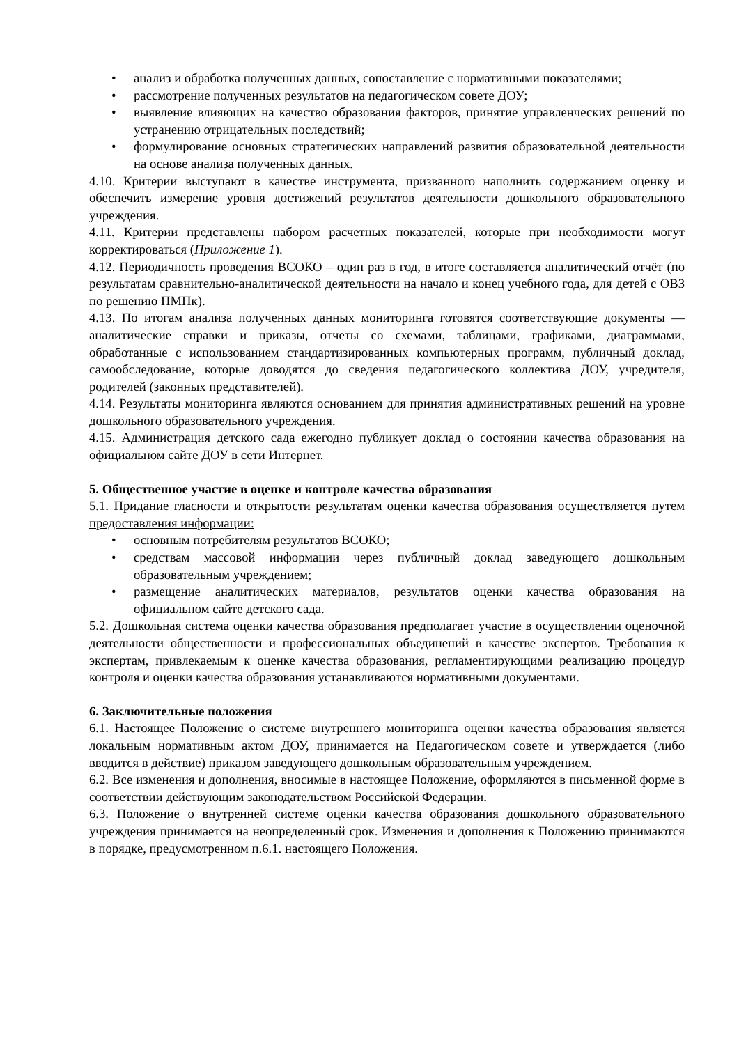• анализ и обработка полученных данных, сопоставление с нормативными показателями;
• рассмотрение полученных результатов на педагогическом совете ДОУ;
• выявление влияющих на качество образования факторов, принятие управленческих решений по устранению отрицательных последствий;
• формулирование основных стратегических направлений развития образовательной деятельности на основе анализа полученных данных.
4.10. Критерии выступают в качестве инструмента, призванного наполнить содержанием оценку и обеспечить измерение уровня достижений результатов деятельности дошкольного образовательного учреждения.
4.11. Критерии представлены набором расчетных показателей, которые при необходимости могут корректироваться (Приложение 1).
4.12. Периодичность проведения ВСОКО – один раз в год, в итоге составляется аналитический отчёт (по результатам сравнительно-аналитической деятельности на начало и конец учебного года, для детей с ОВЗ по решению ПМПк).
4.13. По итогам анализа полученных данных мониторинга готовятся соответствующие документы — аналитические справки и приказы, отчеты со схемами, таблицами, графиками, диаграммами, обработанные с использованием стандартизированных компьютерных программ, публичный доклад, самообследование, которые доводятся до сведения педагогического коллектива ДОУ, учредителя, родителей (законных представителей).
4.14. Результаты мониторинга являются основанием для принятия административных решений на уровне дошкольного образовательного учреждения.
4.15. Администрация детского сада ежегодно публикует доклад о состоянии качества образования на официальном сайте ДОУ в сети Интернет.
5. Общественное участие в оценке и контроле качества образования
5.1. Придание гласности и открытости результатам оценки качества образования осуществляется путем предоставления информации:
• основным потребителям результатов ВСОКО;
• средствам массовой информации через публичный доклад заведующего дошкольным образовательным учреждением;
• размещение аналитических материалов, результатов оценки качества образования на официальном сайте детского сада.
5.2. Дошкольная система оценки качества образования предполагает участие в осуществлении оценочной деятельности общественности и профессиональных объединений в качестве экспертов. Требования к экспертам, привлекаемым к оценке качества образования, регламентирующими реализацию процедур контроля и оценки качества образования устанавливаются нормативными документами.
6. Заключительные положения
6.1. Настоящее Положение о системе внутреннего мониторинга оценки качества образования является локальным нормативным актом ДОУ, принимается на Педагогическом совете и утверждается (либо вводится в действие) приказом заведующего дошкольным образовательным учреждением.
6.2. Все изменения и дополнения, вносимые в настоящее Положение, оформляются в письменной форме в соответствии действующим законодательством Российской Федерации.
6.3. Положение о внутренней системе оценки качества образования дошкольного образовательного учреждения принимается на неопределенный срок. Изменения и дополнения к Положению принимаются в порядке, предусмотренном п.6.1. настоящего Положения.